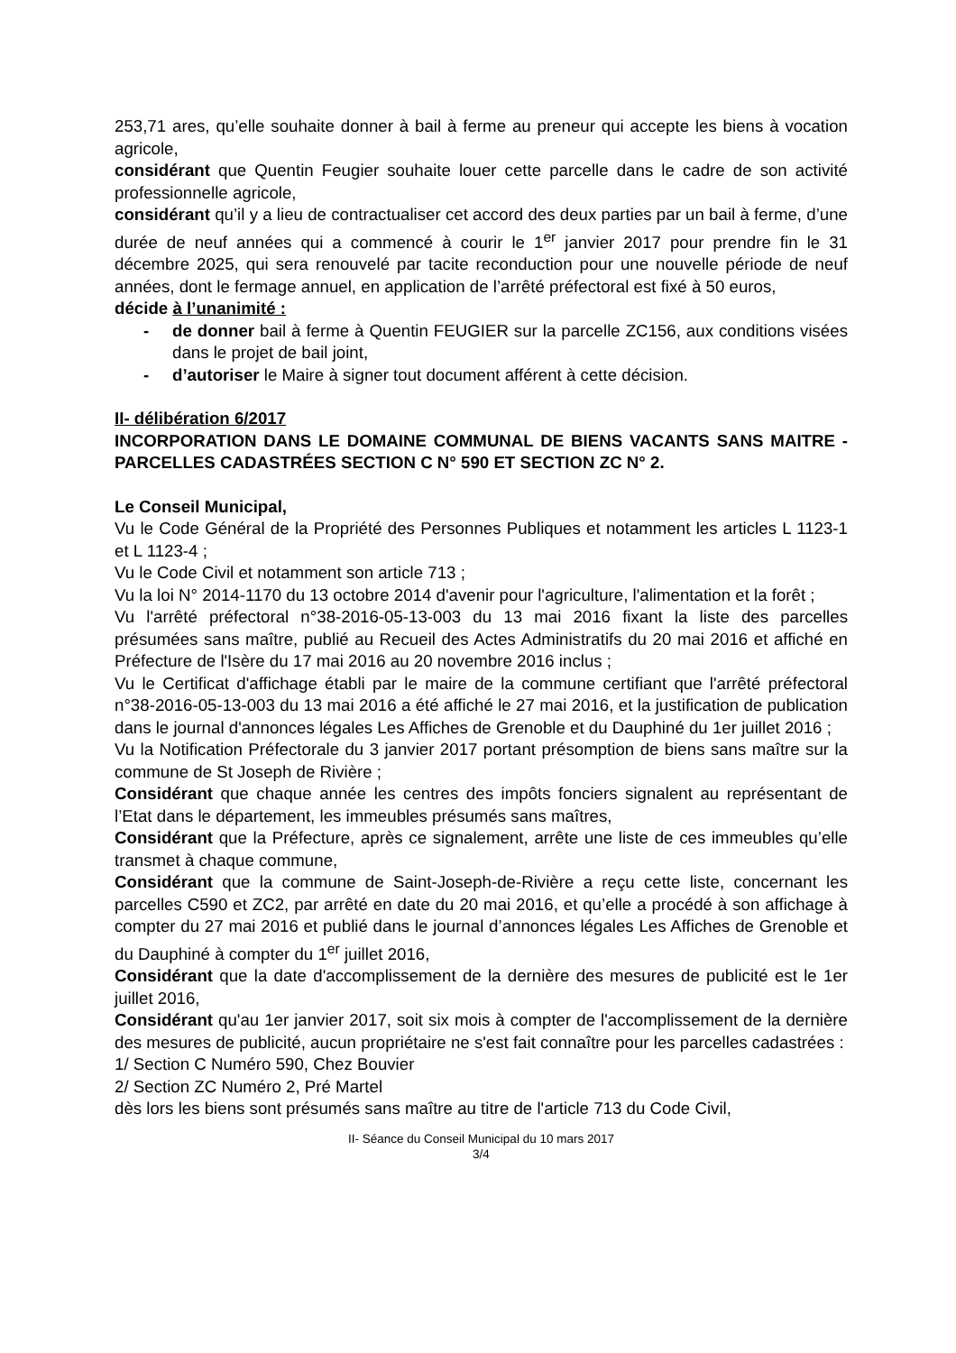253,71 ares, qu’elle souhaite donner à bail à ferme au preneur qui accepte les biens à vocation agricole,
considérant que Quentin Feugier souhaite louer cette parcelle dans le cadre de son activité professionnelle agricole,
considérant qu’il y a lieu de contractualiser cet accord des deux parties par un bail à ferme, d’une durée de neuf années qui a commencé à courir le 1<sup>er</sup> janvier 2017 pour prendre fin le 31 décembre 2025, qui sera renouvelé par tacite reconduction pour une nouvelle période de neuf années, dont le fermage annuel, en application de l’arrêté préfectoral est fixé à 50 euros,
décide à l’unanimité :
- de donner bail à ferme à Quentin FEUGIER sur la parcelle ZC156, aux conditions visées dans le projet de bail joint,
- d’autoriser le Maire à signer tout document afférent à cette décision.
II- délibération 6/2017
INCORPORATION DANS LE DOMAINE COMMUNAL DE BIENS VACANTS SANS MAITRE - PARCELLES CADASTRÉES SECTION C N° 590 ET SECTION ZC N° 2.
Le Conseil Municipal,
Vu le Code Général de la Propriété des Personnes Publiques et notamment les articles L 1123-1 et L 1123-4 ;
Vu le Code Civil et notamment son article 713 ;
Vu la loi N° 2014-1170 du 13 octobre 2014 d'avenir pour l'agriculture, l'alimentation et la forêt ;
Vu l'arrêté préfectoral n°38-2016-05-13-003 du 13 mai 2016 fixant la liste des parcelles présumées sans maître, publié au Recueil des Actes Administratifs du 20 mai 2016 et affiché en Préfecture de l'Isère du 17 mai 2016 au 20 novembre 2016 inclus ;
Vu le Certificat d'affichage établi par le maire de la commune certifiant que l'arrêté préfectoral n°38-2016-05-13-003 du 13 mai 2016 a été affiché le 27 mai 2016, et la justification de publication dans le journal d'annonces légales Les Affiches de Grenoble et du Dauphiné du 1er juillet 2016 ;
Vu la Notification Préfectorale du 3 janvier 2017 portant présomption de biens sans maître sur la commune de St Joseph de Rivière ;
Considérant que chaque année les centres des impôts fonciers signalent au représentant de l’Etat dans le département, les immeubles présumés sans maîtres,
Considérant que la Préfecture, après ce signalement, arrête une liste de ces immeubles qu’elle transmet à chaque commune,
Considérant que la commune de Saint-Joseph-de-Rivière a reçu cette liste, concernant les parcelles C590 et ZC2, par arrêté en date du 20 mai 2016, et qu’elle a procédé à son affichage à compter du 27 mai 2016 et publié dans le journal d’annonces légales Les Affiches de Grenoble et du Dauphiné à compter du 1<sup>er</sup> juillet 2016,
Considérant que la date d'accomplissement de la dernière des mesures de publicité est le 1er juillet 2016,
Considérant qu'au 1er janvier 2017, soit six mois à compter de l'accomplissement de la dernière des mesures de publicité, aucun propriétaire ne s'est fait connaître pour les parcelles cadastrées :
1/ Section C Numéro 590, Chez Bouvier
2/ Section ZC Numéro 2, Pré Martel
dès lors les biens sont présumés sans maître au titre de l'article 713 du Code Civil,
II- Séance du Conseil Municipal du 10 mars 2017
3/4